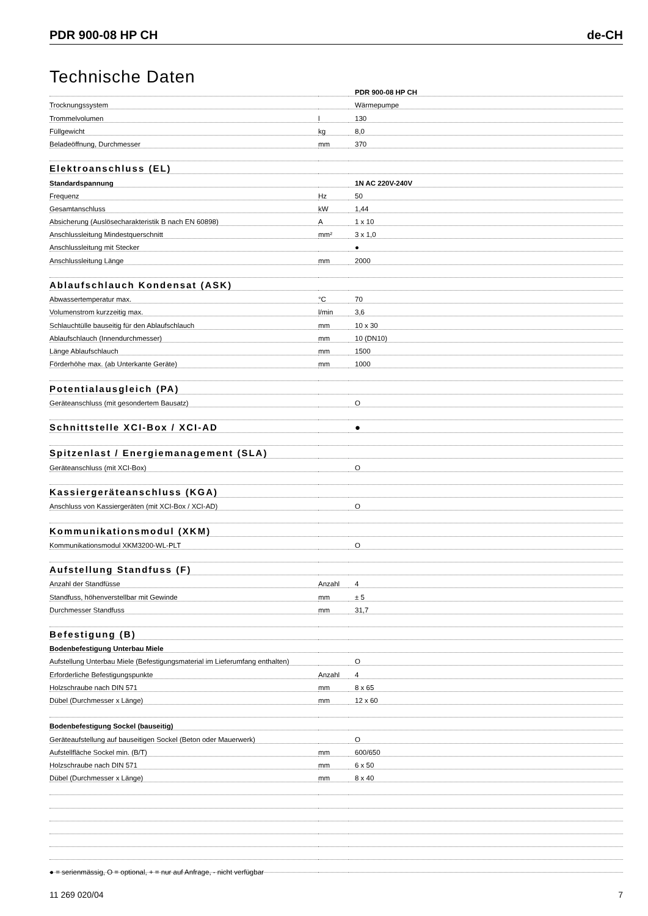PDR 900-08 HP CH de-CH
Technische Daten
| | | PDR 900-08 HP CH |
| Trocknungssystem | | Wärmepumpe |
| Trommelvolumen | l | 130 |
| Füllgewicht | kg | 8,0 |
| Beladeöffnung, Durchmesser | mm | 370 |
| Elektroanschluss (EL) | | |
| Standardspannung | | 1N AC 220V-240V |
| Frequenz | Hz | 50 |
| Gesamtanschluss | kW | 1,44 |
| Absicherung (Auslösecharakteristik B nach EN 60898) | A | 1 x 10 |
| Anschlussleitung Mindestquerschnitt | mm² | 3 x 1,0 |
| Anschlussleitung mit Stecker | | ● |
| Anschlussleitung Länge | mm | 2000 |
| Ablaufschlauch Kondensat (ASK) | | |
| Abwassertemperatur max. | °C | 70 |
| Volumenstrom kurzzeitig max. | l/min | 3,6 |
| Schlauchtülle bauseitig für den Ablaufschlauch | mm | 10 x 30 |
| Ablaufschlauch (Innendurchmesser) | mm | 10 (DN10) |
| Länge Ablaufschlauch | mm | 1500 |
| Förderhöhe max. (ab Unterkante Geräte) | mm | 1000 |
| Potentialausgleich (PA) | | |
| Geräteanschluss (mit gesondertem Bausatz) | | O |
| Schnittstelle XCI-Box / XCI-AD | | ● |
| Spitzenlast / Energiemanagement (SLA) | | |
| Geräteanschluss (mit XCI-Box) | | O |
| Kassiergeräteanschluss (KGA) | | |
| Anschluss von Kassiergeräten (mit XCI-Box / XCI-AD) | | O |
| Kommunikationsmodul (XKM) | | |
| Kommunikationsmodul XKM3200-WL-PLT | | O |
| Aufstellung Standfuss (F) | | |
| Anzahl der Standfüsse | Anzahl | 4 |
| Standfuss, höhenverstellbar mit Gewinde | mm | ± 5 |
| Durchmesser Standfuss | mm | 31,7 |
| Befestigung (B) | | |
| Bodenbefestigung Unterbau Miele | | |
| Aufstellung Unterbau Miele (Befestigungsmaterial im Lieferumfang enthalten) | | O |
| Erforderliche Befestigungspunkte | Anzahl | 4 |
| Holzschraube nach DIN 571 | mm | 8 x 65 |
| Dübel (Durchmesser x Länge) | mm | 12 x 60 |
| Bodenbefestigung Sockel (bauseitig) | | |
| Geräteaufstellung auf bauseitigen Sockel (Beton oder Mauerwerk) | | O |
| Aufstellfläche Sockel min. (B/T) | mm | 600/650 |
| Holzschraube nach DIN 571 | mm | 6 x 50 |
| Dübel (Durchmesser x Länge) | mm | 8 x 40 |
● = serienmässig, O = optional, + = nur auf Anfrage, - nicht verfügbar
11 269 020/04 7